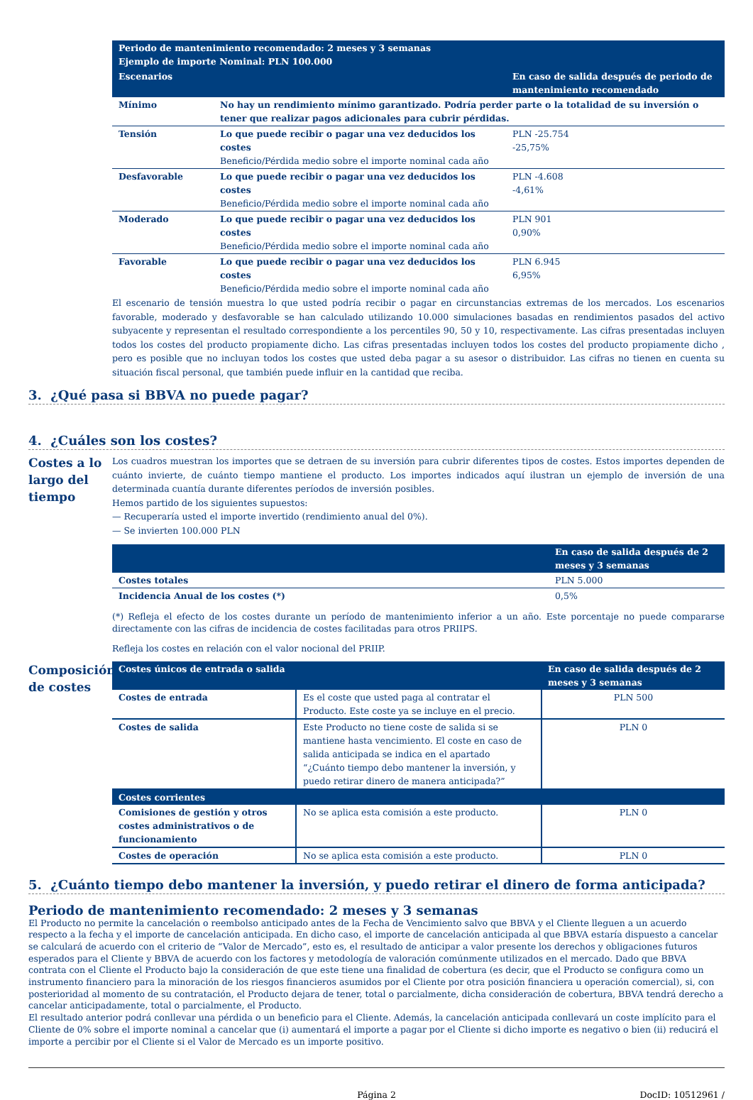| Periodo de mantenimiento recomendado: 2 meses y 3 semanas Ejemplo de importe Nominal: PLN 100.000 | | |
| --- | --- | --- |
| Escenarios | | En caso de salida después de periodo de mantenimiento recomendado |
| Mínimo | No hay un rendimiento mínimo garantizado. Podría perder parte o la totalidad de su inversión o tener que realizar pagos adicionales para cubrir pérdidas. | |
| Tensión | Lo que puede recibir o pagar una vez deducidos los costes Beneficio/Pérdida medio sobre el importe nominal cada año | PLN -25.754 -25,75% |
| Desfavorable | Lo que puede recibir o pagar una vez deducidos los costes Beneficio/Pérdida medio sobre el importe nominal cada año | PLN -4.608 -4,61% |
| Moderado | Lo que puede recibir o pagar una vez deducidos los costes Beneficio/Pérdida medio sobre el importe nominal cada año | PLN 901 0,90% |
| Favorable | Lo que puede recibir o pagar una vez deducidos los costes Beneficio/Pérdida medio sobre el importe nominal cada año | PLN 6.945 6,95% |
El escenario de tensión muestra lo que usted podría recibir o pagar en circunstancias extremas de los mercados. Los escenarios favorable, moderado y desfavorable se han calculado utilizando 10.000 simulaciones basadas en rendimientos pasados del activo subyacente y representan el resultado correspondiente a los percentiles 90, 50 y 10, respectivamente. Las cifras presentadas incluyen todos los costes del producto propiamente dicho. Las cifras presentadas incluyen todos los costes del producto propiamente dicho , pero es posible que no incluyan todos los costes que usted deba pagar a su asesor o distribuidor. Las cifras no tienen en cuenta su situación fiscal personal, que también puede influir en la cantidad que reciba.
3. ¿Qué pasa si BBVA no puede pagar?
4. ¿Cuáles son los costes?
Costes a lo largo del tiempo
Los cuadros muestran los importes que se detraen de su inversión para cubrir diferentes tipos de costes. Estos importes dependen de cuánto invierte, de cuánto tiempo mantiene el producto. Los importes indicados aquí ilustran un ejemplo de inversión de una determinada cuantía durante diferentes períodos de inversión posibles.
Hemos partido de los siguientes supuestos:
— Recuperaría usted el importe invertido (rendimiento anual del 0%).
— Se invierten 100.000 PLN
| | En caso de salida después de 2 meses y 3 semanas |
| --- | --- |
| Costes totales | PLN 5.000 |
| Incidencia Anual de los costes (*) | 0,5% |
(*) Refleja el efecto de los costes durante un período de mantenimiento inferior a un año. Este porcentaje no puede compararse directamente con las cifras de incidencia de costes facilitadas para otros PRIIPS.
Refleja los costes en relación con el valor nocional del PRIIP.
Composición de costes
| Costes únicos de entrada o salida | | En caso de salida después de 2 meses y 3 semanas |
| --- | --- | --- |
| Costes de entrada | Es el coste que usted paga al contratar el Producto. Este coste ya se incluye en el precio. | PLN 500 |
| Costes de salida | Este Producto no tiene coste de salida si se mantiene hasta vencimiento. El coste en caso de salida anticipada se indica en el apartado “¿Cuánto tiempo debo mantener la inversión, y puedo retirar dinero de manera anticipada?” | PLN 0 |
| Costes corrientes | | |
| Comisiones de gestión y otros costes administrativos o de funcionamiento | No se aplica esta comisión a este producto. | PLN 0 |
| Costes de operación | No se aplica esta comisión a este producto. | PLN 0 |
5. ¿Cuánto tiempo debo mantener la inversión, y puedo retirar el dinero de forma anticipada?
Periodo de mantenimiento recomendado: 2 meses y 3 semanas
El Producto no permite la cancelación o reembolso anticipado antes de la Fecha de Vencimiento salvo que BBVA y el Cliente lleguen a un acuerdo respecto a la fecha y el importe de cancelación anticipada. En dicho caso, el importe de cancelación anticipada al que BBVA estaría dispuesto a cancelar se calculará de acuerdo con el criterio de “Valor de Mercado”, esto es, el resultado de anticipar a valor presente los derechos y obligaciones futuros esperados para el Cliente y BBVA de acuerdo con los factores y metodología de valoración comúnmente utilizados en el mercado. Dado que BBVA contrata con el Cliente el Producto bajo la consideración de que este tiene una finalidad de cobertura (es decir, que el Producto se configura como un instrumento financiero para la minoración de los riesgos financieros asumidos por el Cliente por otra posición financiera u operación comercial), si, con posterioridad al momento de su contratación, el Producto dejara de tener, total o parcialmente, dicha consideración de cobertura, BBVA tendrá derecho a cancelar anticipadamente, total o parcialmente, el Producto.
El resultado anterior podrá conllevar una pérdida o un beneficio para el Cliente. Además, la cancelación anticipada conllevará un coste implícito para el Cliente de 0% sobre el importe nominal a cancelar que (i) aumentará el importe a pagar por el Cliente si dicho importe es negativo o bien (ii) reducirá el importe a percibir por el Cliente si el Valor de Mercado es un importe positivo.
Página 2 DocID: 10512961 /